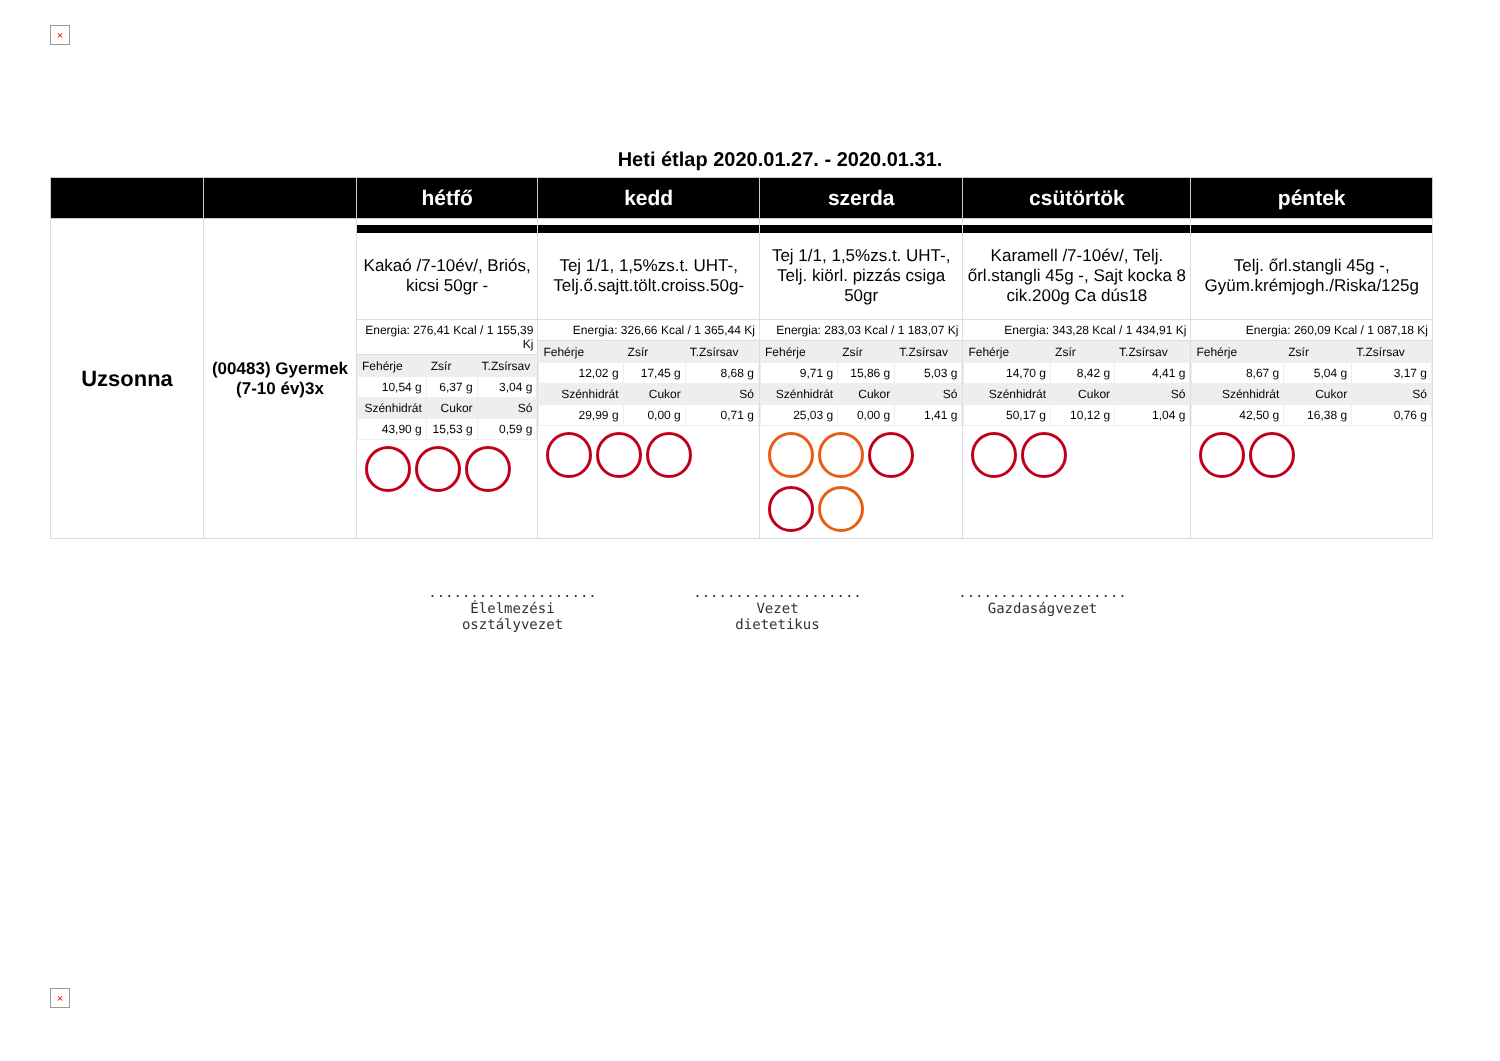×
Heti étlap 2020.01.27. - 2020.01.31.
| | | hétfő | kedd | szerda | csütörtök | péntek |
| --- | --- | --- | --- | --- | --- | --- |
| Uzsonna | (00483) Gyermek (7-10 év)3x | Kakaó /7-10év/, Briós, kicsi 50gr - Energia: 276,41 Kcal / 1 155,39 Kj / Fehérje / Zsír / T.Zsírsav / / 10,54 g / 6,37 g / 3,04 g / / Szénhidrát / Cukor / Só / / 43,90 g / 15,53 g / 0,59 g / | Tej 1/1, 1,5%zs.t. UHT-, Telj.ő.sajtt.tölt.croiss.50g- Energia: 326,66 Kcal / 1 365,44 Kj / Fehérje / Zsír / T.Zsírsav / / 12,02 g / 17,45 g / 8,68 g / / Szénhidrát / Cukor / Só / / 29,99 g / 0,00 g / 0,71 g / | Tej 1/1, 1,5%zs.t. UHT-, Telj. kiörl. pizzás csiga 50gr Energia: 283,03 Kcal / 1 183,07 Kj / Fehérje / Zsír / T.Zsírsav / / 9,71 g / 15,86 g / 5,03 g / / Szénhidrát / Cukor / Só / / 25,03 g / 0,00 g / 1,41 g / | Karamell /7-10év/, Telj. őrl.stangli 45g -, Sajt kocka 8 cik.200g Ca dús18 Energia: 343,28 Kcal / 1 434,91 Kj / Fehérje / Zsír / T.Zsírsav / / 14,70 g / 8,42 g / 4,41 g / / Szénhidrát / Cukor / Só / / 50,17 g / 10,12 g / 1,04 g / | Telj. őrl.stangli 45g -, Gyüm.krémjogh./Riska/125g Energia: 260,09 Kcal / 1 087,18 Kj / Fehérje / Zsír / T.Zsírsav / / 8,67 g / 5,04 g / 3,17 g / / Szénhidrát / Cukor / Só / / 42,50 g / 16,38 g / 0,76 g / |
....................
Élelmezési
osztályvezet
....................
Vezet
dietetikus
....................
Gazdaságvezet
×